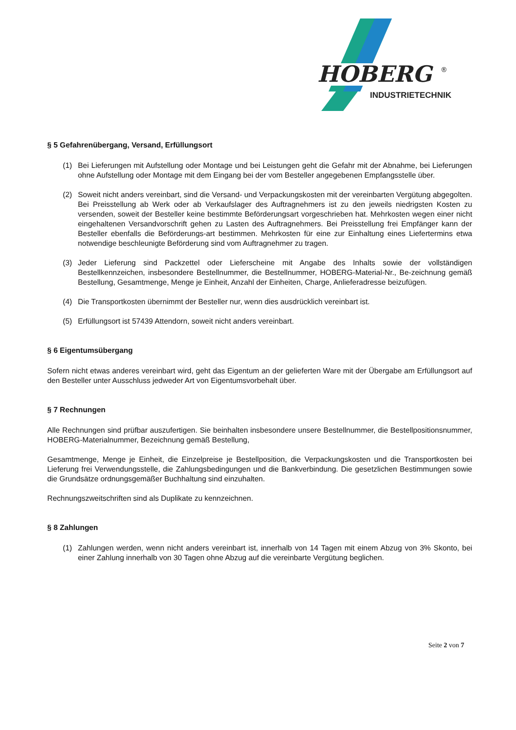HOBERG
®
INDUSTRIETECHNIK
§ 5 Gefahrenübergang, Versand, Erfüllungsort
(1) Bei Lieferungen mit Aufstellung oder Montage und bei Leistungen geht die Gefahr mit der Abnahme, bei Lieferungen ohne Aufstellung oder Montage mit dem Eingang bei der vom Besteller angegebenen Empfangsstelle über.
(2) Soweit nicht anders vereinbart, sind die Versand- und Verpackungskosten mit der vereinbarten Vergütung abgegolten. Bei Preisstellung ab Werk oder ab Verkaufslager des Auftragnehmers ist zu den jeweils niedrigsten Kosten zu versenden, soweit der Besteller keine bestimmte Beförderungsart vorgeschrieben hat. Mehrkosten wegen einer nicht eingehaltenen Versandvorschrift gehen zu Lasten des Auftragnehmers. Bei Preisstellung frei Empfänger kann der Besteller ebenfalls die Beförderungs-art bestimmen. Mehrkosten für eine zur Einhaltung eines Liefertermins etwa notwendige beschleunigte Beförderung sind vom Auftragnehmer zu tragen.
(3) Jeder Lieferung sind Packzettel oder Lieferscheine mit Angabe des Inhalts sowie der vollständigen Bestellkennzeichen, insbesondere Bestellnummer, die Bestellnummer, HOBERG-Material-Nr., Be-zeichnung gemäß Bestellung, Gesamtmenge, Menge je Einheit, Anzahl der Einheiten, Charge, Anlieferadresse beizufügen.
(4) Die Transportkosten übernimmt der Besteller nur, wenn dies ausdrücklich vereinbart ist.
(5) Erfüllungsort ist 57439 Attendorn, soweit nicht anders vereinbart.
§ 6 Eigentumsübergang
Sofern nicht etwas anderes vereinbart wird, geht das Eigentum an der gelieferten Ware mit der Übergabe am Erfüllungsort auf den Besteller unter Ausschluss jedweder Art von Eigentumsvorbehalt über.
§ 7 Rechnungen
Alle Rechnungen sind prüfbar auszufertigen. Sie beinhalten insbesondere unsere Bestellnummer, die Bestellpositionsnummer, HOBERG-Materialnummer, Bezeichnung gemäß Bestellung,
Gesamtmenge, Menge je Einheit, die Einzelpreise je Bestellposition, die Verpackungskosten und die Transportkosten bei Lieferung frei Verwendungsstelle, die Zahlungsbedingungen und die Bankverbindung. Die gesetzlichen Bestimmungen sowie die Grundsätze ordnungsgemäßer Buchhaltung sind einzuhalten.
Rechnungszweitschriften sind als Duplikate zu kennzeichnen.
§ 8 Zahlungen
(1) Zahlungen werden, wenn nicht anders vereinbart ist, innerhalb von 14 Tagen mit einem Abzug von 3% Skonto, bei einer Zahlung innerhalb von 30 Tagen ohne Abzug auf die vereinbarte Vergütung beglichen.
Seite 2 von 7